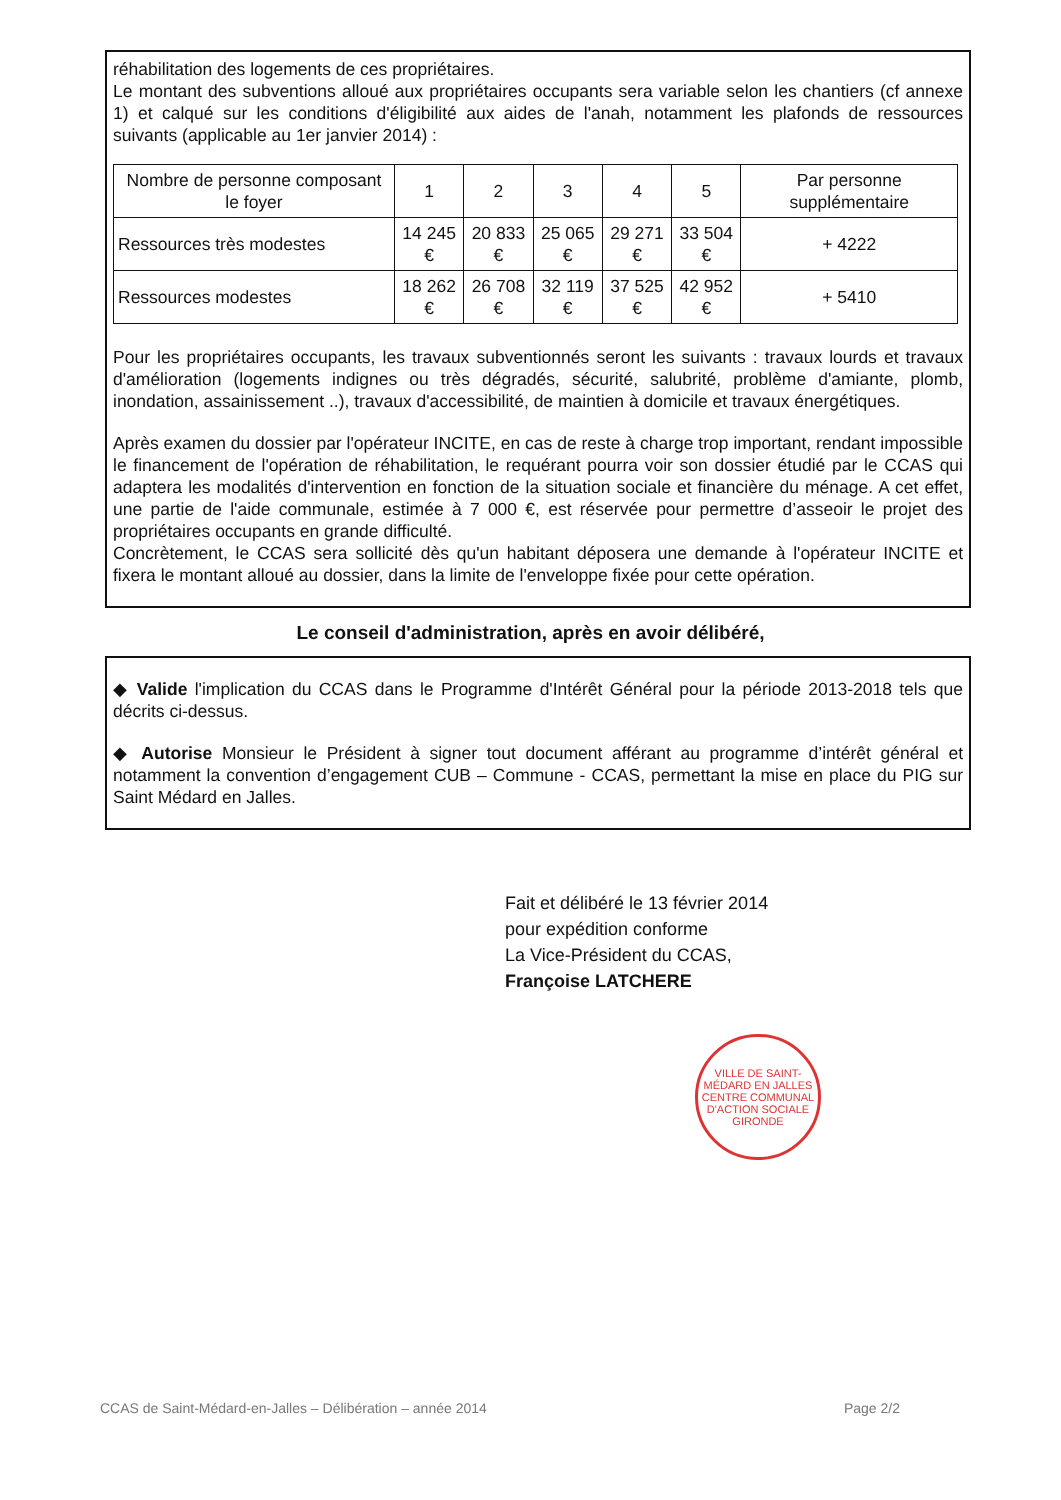réhabilitation des logements de ces propriétaires.
Le montant des subventions alloué aux propriétaires occupants sera variable selon les chantiers (cf annexe 1) et calqué sur les conditions d'éligibilité aux aides de l'anah, notamment les plafonds de ressources suivants (applicable au 1er janvier 2014) :
| Nombre de personne composant le foyer | 1 | 2 | 3 | 4 | 5 | Par personne supplémentaire |
| --- | --- | --- | --- | --- | --- | --- |
| Ressources très modestes | 14 245 € | 20 833 € | 25 065 € | 29 271 € | 33 504 € | + 4222 |
| Ressources modestes | 18 262 € | 26 708 € | 32 119 € | 37 525 € | 42 952 € | + 5410 |
Pour les propriétaires occupants, les travaux subventionnés seront les suivants : travaux lourds et travaux d'amélioration (logements indignes ou très dégradés, sécurité, salubrité, problème d'amiante, plomb, inondation, assainissement ..), travaux d'accessibilité, de maintien à domicile et travaux énergétiques.
Après examen du dossier par l'opérateur INCITE, en cas de reste à charge trop important, rendant impossible le financement de l'opération de réhabilitation, le requérant pourra voir son dossier étudié par le CCAS qui adaptera les modalités d'intervention en fonction de la situation sociale et financière du ménage. A cet effet, une partie de l'aide communale, estimée à 7 000 €, est réservée pour permettre d’asseoir le projet des propriétaires occupants en grande difficulté.
Concrètement, le CCAS sera sollicité dès qu'un habitant déposera une demande à l'opérateur INCITE et fixera le montant alloué au dossier, dans la limite de l'enveloppe fixée pour cette opération.
Le conseil d'administration, après en avoir délibéré,
◆ Valide l'implication du CCAS dans le Programme d'Intérêt Général pour la période 2013-2018 tels que décrits ci-dessus.
◆ Autorise Monsieur le Président à signer tout document afférant au programme d’intérêt général et notamment la convention d’engagement CUB – Commune - CCAS, permettant la mise en place du PIG sur Saint Médard en Jalles.
Fait et délibéré le 13 février 2014
pour expédition conforme
La Vice-Président du CCAS,
Françoise LATCHERE
VILLE DE SAINT-MÉDARD EN JALLES
CENTRE COMMUNAL D'ACTION SOCIALE
GIRONDE
CCAS de Saint-Médard-en-Jalles – Délibération – année 2014 Page 2/2